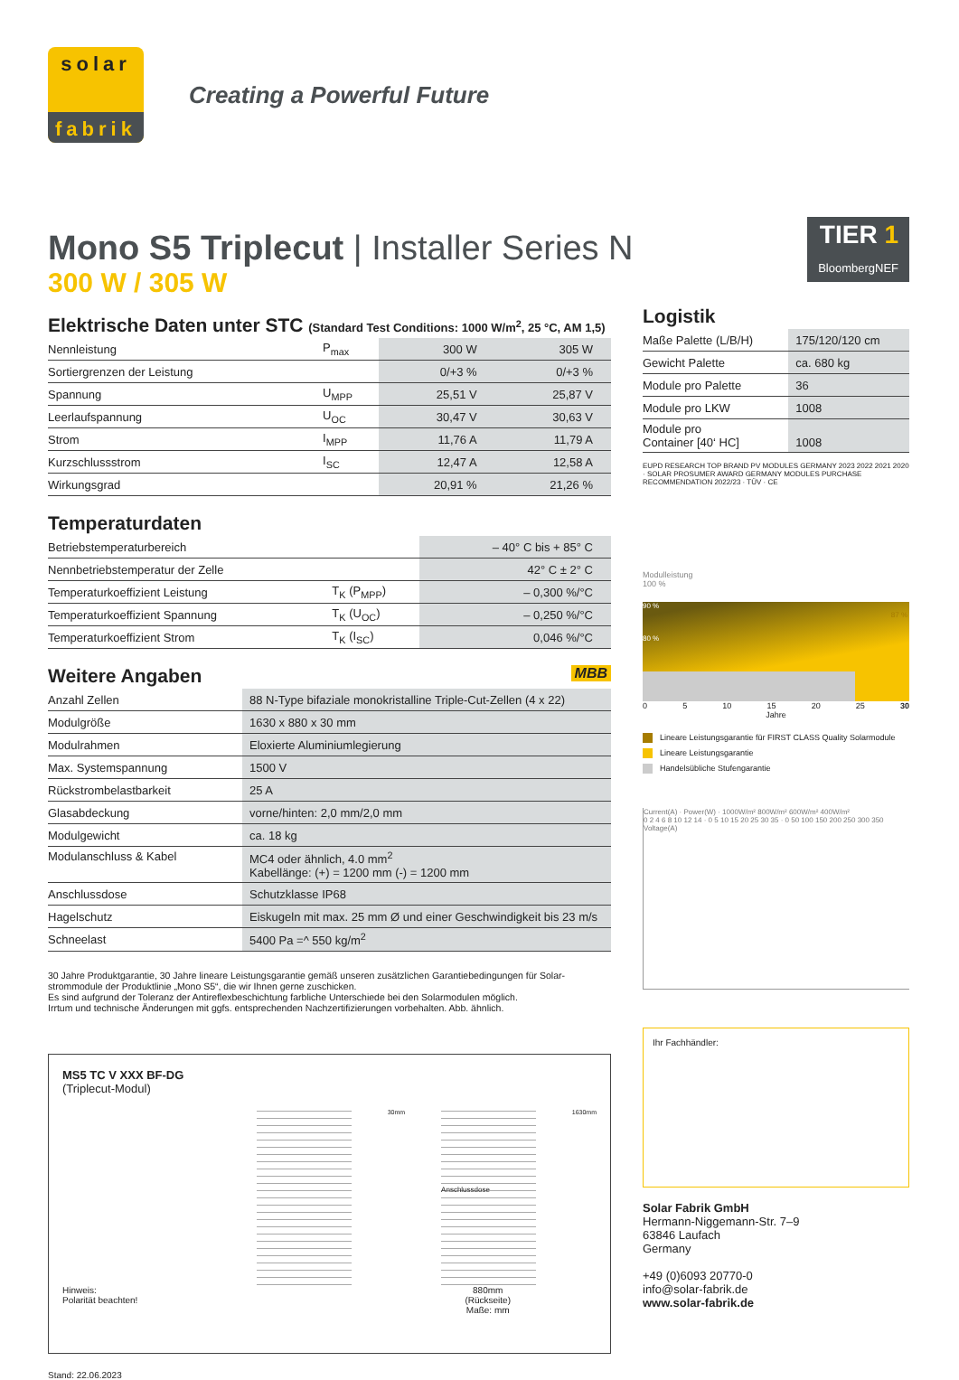solar
fabrik
Creating a Powerful Future
Mono S5 Triplecut | Installer Series N
300 W / 305 W
Elektrische Daten unter STC (Standard Test Conditions: 1000 W/m<sup>2</sup>, 25 °C, AM 1,5)
| Nennleistung | P<sub>max</sub> | 300 W | 305 W |
| Sortiergrenzen der Leistung | | 0/+3 % | 0/+3 % |
| Spannung | U<sub>MPP</sub> | 25,51 V | 25,87 V |
| Leerlaufspannung | U<sub>OC</sub> | 30,47 V | 30,63 V |
| Strom | I<sub>MPP</sub> | 11,76 A | 11,79 A |
| Kurzschlussstrom | I<sub>SC</sub> | 12,47 A | 12,58 A |
| Wirkungsgrad | | 20,91 % | 21,26 % |
Temperaturdaten
| Betriebstemperaturbereich | | – 40° C bis + 85° C |
| Nennbetriebstemperatur der Zelle | | 42° C ± 2° C |
| Temperaturkoeffizient Leistung | T<sub>K</sub> (P<sub>MPP</sub>) | – 0,300 %/°C |
| Temperaturkoeffizient Spannung | T<sub>K</sub> (U<sub>OC</sub>) | – 0,250 %/°C |
| Temperaturkoeffizient Strom | T<sub>K</sub> (I<sub>SC</sub>) | 0,046 %/°C |
Weitere Angaben MBB
| Anzahl Zellen | 88 N-Type bifaziale monokristalline Triple-Cut-Zellen (4 x 22) |
| Modulgröße | 1630 x 880 x 30 mm |
| Modulrahmen | Eloxierte Aluminiumlegierung |
| Max. Systemspannung | 1500 V |
| Rückstrombelastbarkeit | 25 A |
| Glasabdeckung | vorne/hinten: 2,0 mm/2,0 mm |
| Modulgewicht | ca. 18 kg |
| Modulanschluss & Kabel | MC4 oder ähnlich, 4.0 mm<sup>2</sup> Kabellänge: (+) = 1200 mm (-) = 1200 mm |
| Anschlussdose | Schutzklasse IP68 |
| Hagelschutz | Eiskugeln mit max. 25 mm Ø und einer Geschwindigkeit bis 23 m/s |
| Schneelast | 5400 Pa =^ 550 kg/m<sup>2</sup> |
30 Jahre Produktgarantie, 30 Jahre lineare Leistungsgarantie gemäß unseren zusätzlichen Garantiebedingungen für Solar-strommodule der Produktlinie „Mono S5“, die wir Ihnen gerne zuschicken.
Es sind aufgrund der Toleranz der Antireflexbeschichtung farbliche Unterschiede bei den Solarmodulen möglich.
Irrtum und technische Änderungen mit ggfs. entsprechenden Nachzertifizierungen vorbehalten. Abb. ähnlich.
MS5 TC V XXX BF-DG
(Triplecut-Modul)
30mm
Anschlussdose
1630mm
Hinweis:
Polarität beachten! 880mm
(Rückseite)
Maße: mm
Stand: 22.06.2023
TIER 1
BloombergNEF
Logistik
| Maße Palette (L/B/H) | 175/120/120 cm |
| Gewicht Palette | ca. 680 kg |
| Module pro Palette | 36 |
| Module pro LKW | 1008 |
| Module pro Container [40‘ HC] | 1008 |
EUPD RESEARCH TOP BRAND PV MODULES GERMANY 2023 2022 2021 2020 · SOLAR PROSUMER AWARD GERMANY MODULES PURCHASE RECOMMENDATION 2022/23 · TÜV · CE
Modulleistung
100 %
90 %
80 %
87 %
0 5 10 15 20 25 30
Jahre
Lineare Leistungsgarantie für FIRST CLASS Quality Solarmodule
Lineare Leistungsgarantie
Handelsübliche Stufengarantie
Current(A) · Power(W) · 1000W/m² 800W/m² 600W/m² 400W/m²
0 2 4 6 8 10 12 14 · 0 5 10 15 20 25 30 35 · 0 50 100 150 200 250 300 350
Voltage(A)
Ihr Fachhändler:
Solar Fabrik GmbH
Hermann-Niggemann-Str. 7–9
63846 Laufach
Germany
+49 (0)6093 20770-0
info@solar-fabrik.de
www.solar-fabrik.de